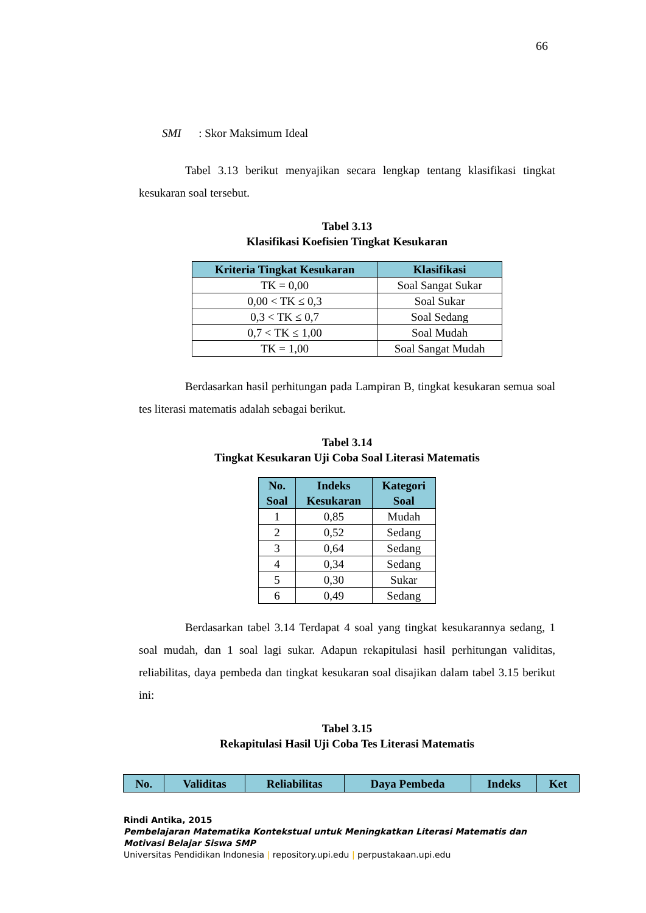66
SMI : Skor Maksimum Ideal
Tabel 3.13 berikut menyajikan secara lengkap tentang klasifikasi tingkat kesukaran soal tersebut.
Tabel 3.13
Klasifikasi Koefisien Tingkat Kesukaran
| Kriteria Tingkat Kesukaran | Klasifikasi |
| --- | --- |
| TK = 0,00 | Soal Sangat Sukar |
| 0,00 < TK ≤ 0,3 | Soal Sukar |
| 0,3 < TK ≤ 0,7 | Soal Sedang |
| 0,7 < TK ≤ 1,00 | Soal Mudah |
| TK = 1,00 | Soal Sangat Mudah |
Berdasarkan hasil perhitungan pada Lampiran B, tingkat kesukaran semua soal tes literasi matematis adalah sebagai berikut.
Tabel 3.14
Tingkat Kesukaran Uji Coba Soal Literasi Matematis
| No. Soal | Indeks Kesukaran | Kategori Soal |
| --- | --- | --- |
| 1 | 0,85 | Mudah |
| 2 | 0,52 | Sedang |
| 3 | 0,64 | Sedang |
| 4 | 0,34 | Sedang |
| 5 | 0,30 | Sukar |
| 6 | 0,49 | Sedang |
Berdasarkan tabel 3.14 Terdapat 4 soal yang tingkat kesukarannya sedang, 1 soal mudah, dan 1 soal lagi sukar. Adapun rekapitulasi hasil perhitungan validitas, reliabilitas, daya pembeda dan tingkat kesukaran soal disajikan dalam tabel 3.15 berikut ini:
Tabel 3.15
Rekapitulasi Hasil Uji Coba Tes Literasi Matematis
| No. | Validitas | Reliabilitas | Daya Pembeda | Indeks | Ket |
| --- | --- | --- | --- | --- | --- |
Rindi Antika, 2015
Pembelajaran Matematika Kontekstual untuk Meningkatkan Literasi Matematis dan
Motivasi Belajar Siswa SMP
Universitas Pendidikan Indonesia | repository.upi.edu | perpustakaan.upi.edu